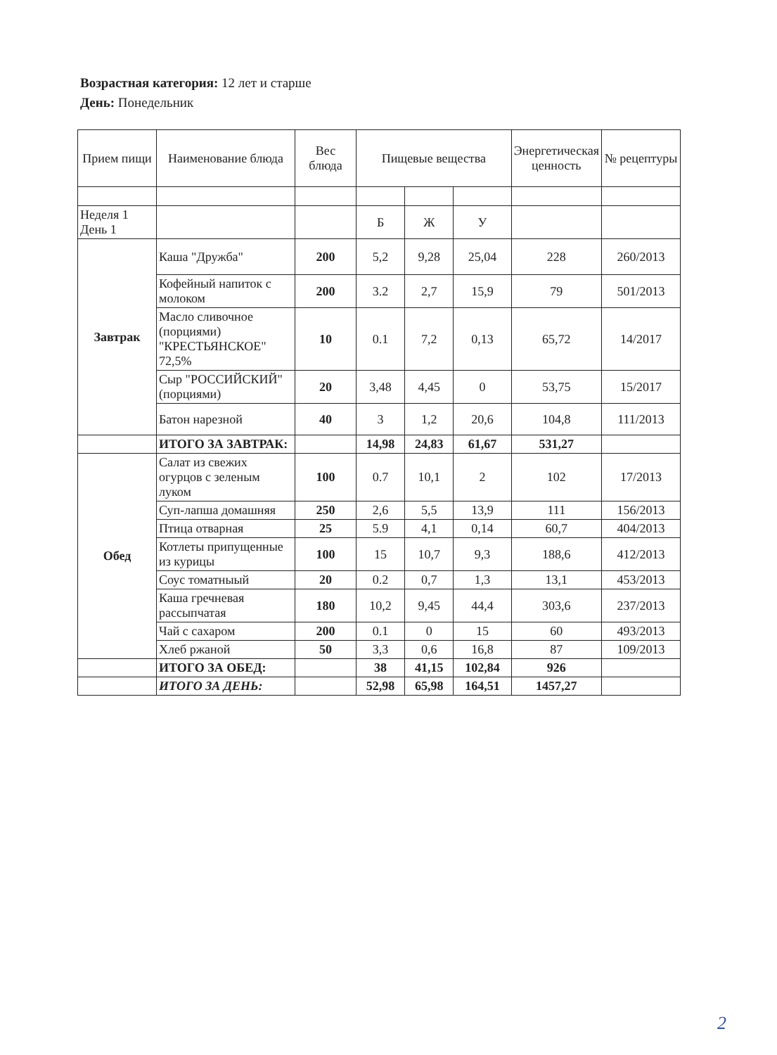Возрастная категория: 12 лет и старше
День: Понедельник
| Прием пищи | Наименование блюда | Вес блюда | Пищевые вещества | | | Энергетическая ценность | № рецептуры |
| --- | --- | --- | --- | --- | --- | --- | --- |
| Неделя 1 День 1 | | | Б | Ж | У | | |
| Завтрак | Каша "Дружба" | 200 | 5,2 | 9,28 | 25,04 | 228 | 260/2013 |
| | Кофейный напиток с молоком | 200 | 3.2 | 2,7 | 15,9 | 79 | 501/2013 |
| | Масло сливочное (порциями) "КРЕСТЬЯНСКОЕ" 72,5% | 10 | 0.1 | 7,2 | 0,13 | 65,72 | 14/2017 |
| | Сыр "РОССИЙСКИЙ" (порциями) | 20 | 3,48 | 4,45 | 0 | 53,75 | 15/2017 |
| | Батон нарезной | 40 | 3 | 1,2 | 20,6 | 104,8 | 111/2013 |
| | ИТОГО ЗА ЗАВТРАК: | | 14,98 | 24,83 | 61,67 | 531,27 | |
| Обед | Салат из свежих огурцов с зеленым луком | 100 | 0.7 | 10,1 | 2 | 102 | 17/2013 |
| | Суп-лапша домашняя | 250 | 2,6 | 5,5 | 13,9 | 111 | 156/2013 |
| | Птица отварная | 25 | 5.9 | 4,1 | 0,14 | 60,7 | 404/2013 |
| | Котлеты припущенные из курицы | 100 | 15 | 10,7 | 9,3 | 188,6 | 412/2013 |
| | Соус томатныый | 20 | 0.2 | 0,7 | 1,3 | 13,1 | 453/2013 |
| | Каша гречневая рассыпчатая | 180 | 10,2 | 9,45 | 44,4 | 303,6 | 237/2013 |
| | Чай с сахаром | 200 | 0.1 | 0 | 15 | 60 | 493/2013 |
| | Хлеб ржаной | 50 | 3,3 | 0,6 | 16,8 | 87 | 109/2013 |
| | ИТОГО ЗА ОБЕД: | | 38 | 41,15 | 102,84 | 926 | |
| | ИТОГО ЗА ДЕНЬ: | | 52,98 | 65,98 | 164,51 | 1457,27 | |
2